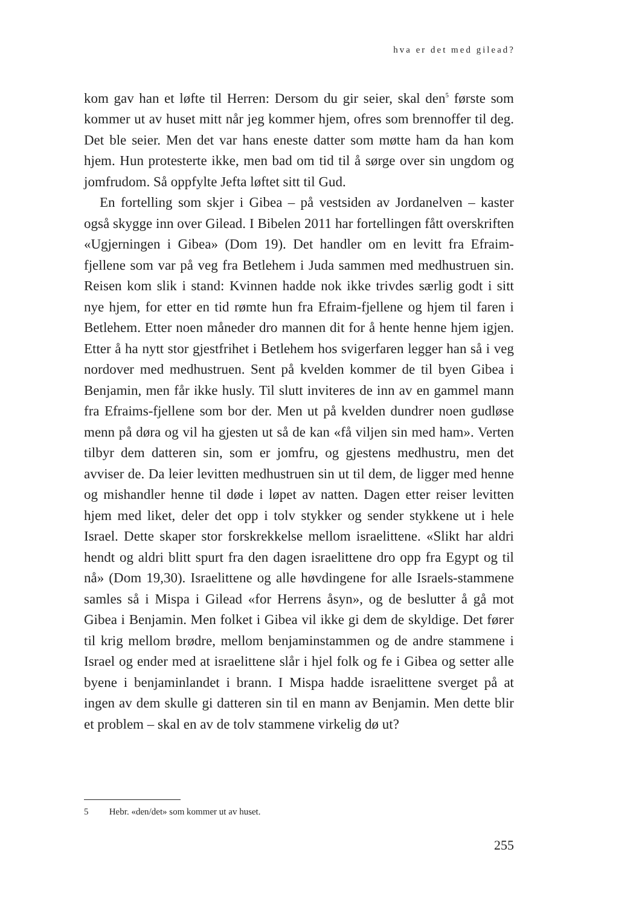hva er det med gilead?
kom gav han et løfte til Herren: Dersom du gir seier, skal den<sup>5</sup> første som kommer ut av huset mitt når jeg kommer hjem, ofres som brennoffer til deg. Det ble seier. Men det var hans eneste datter som møtte ham da han kom hjem. Hun protesterte ikke, men bad om tid til å sørge over sin ungdom og jomfrudom. Så oppfylte Jefta løftet sitt til Gud.
En fortelling som skjer i Gibea – på vestsiden av Jordanelven – kaster også skygge inn over Gilead. I Bibelen 2011 har fortellingen fått overskriften «Ugjerningen i Gibea» (Dom 19). Det handler om en levitt fra Efraim-fjellene som var på veg fra Betlehem i Juda sammen med medhustruen sin. Reisen kom slik i stand: Kvinnen hadde nok ikke trivdes særlig godt i sitt nye hjem, for etter en tid rømte hun fra Efraim-fjellene og hjem til faren i Betlehem. Etter noen måneder dro mannen dit for å hente henne hjem igjen. Etter å ha nytt stor gjestfrihet i Betlehem hos svigerfaren legger han så i veg nordover med medhustruen. Sent på kvelden kommer de til byen Gibea i Benjamin, men får ikke husly. Til slutt inviteres de inn av en gammel mann fra Efraims-fjellene som bor der. Men ut på kvelden dundrer noen gudløse menn på døra og vil ha gjesten ut så de kan «få viljen sin med ham». Verten tilbyr dem datteren sin, som er jomfru, og gjestens medhustru, men det avviser de. Da leier levitten medhustruen sin ut til dem, de ligger med henne og mishandler henne til døde i løpet av natten. Dagen etter reiser levitten hjem med liket, deler det opp i tolv stykker og sender stykkene ut i hele Israel. Dette skaper stor forskrekkelse mellom israelittene. «Slikt har aldri hendt og aldri blitt spurt fra den dagen israelittene dro opp fra Egypt og til nå» (Dom 19,30). Israelittene og alle høvdingene for alle Israels-stammene samles så i Mispa i Gilead «for Herrens åsyn», og de beslutter å gå mot Gibea i Benjamin. Men folket i Gibea vil ikke gi dem de skyldige. Det fører til krig mellom brødre, mellom benjaminstammen og de andre stammene i Israel og ender med at israelittene slår i hjel folk og fe i Gibea og setter alle byene i benjaminlandet i brann. I Mispa hadde israelittene sverget på at ingen av dem skulle gi datteren sin til en mann av Benjamin. Men dette blir et problem – skal en av de tolv stammene virkelig dø ut?
5 Hebr. «den/det» som kommer ut av huset.
255